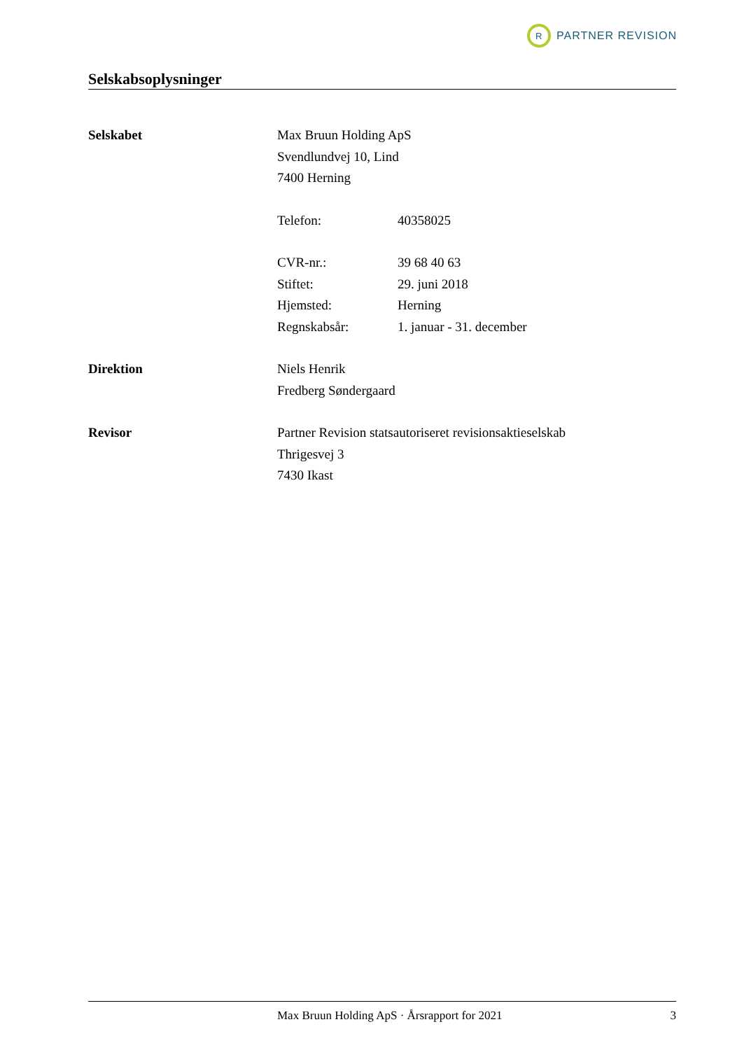R
PARTNER REVISION
Selskabsoplysninger
| Selskabet | Max Bruun Holding ApS | |
| | Svendlundvej 10, Lind | |
| | 7400 Herning | |
| | Telefon: | 40358025 |
| | CVR-nr.: | 39 68 40 63 |
| | Stiftet: | 29. juni 2018 |
| | Hjemsted: | Herning |
| | Regnskabsår: | 1. januar - 31. december |
| Direktion | Niels Henrik | |
| | Fredberg Søndergaard | |
| Revisor | Partner Revision statsautoriseret revisionsaktieselskab | |
| | Thrigesvej 3 | |
| | 7430 Ikast | |
Max Bruun Holding ApS · Årsrapport for 2021 3